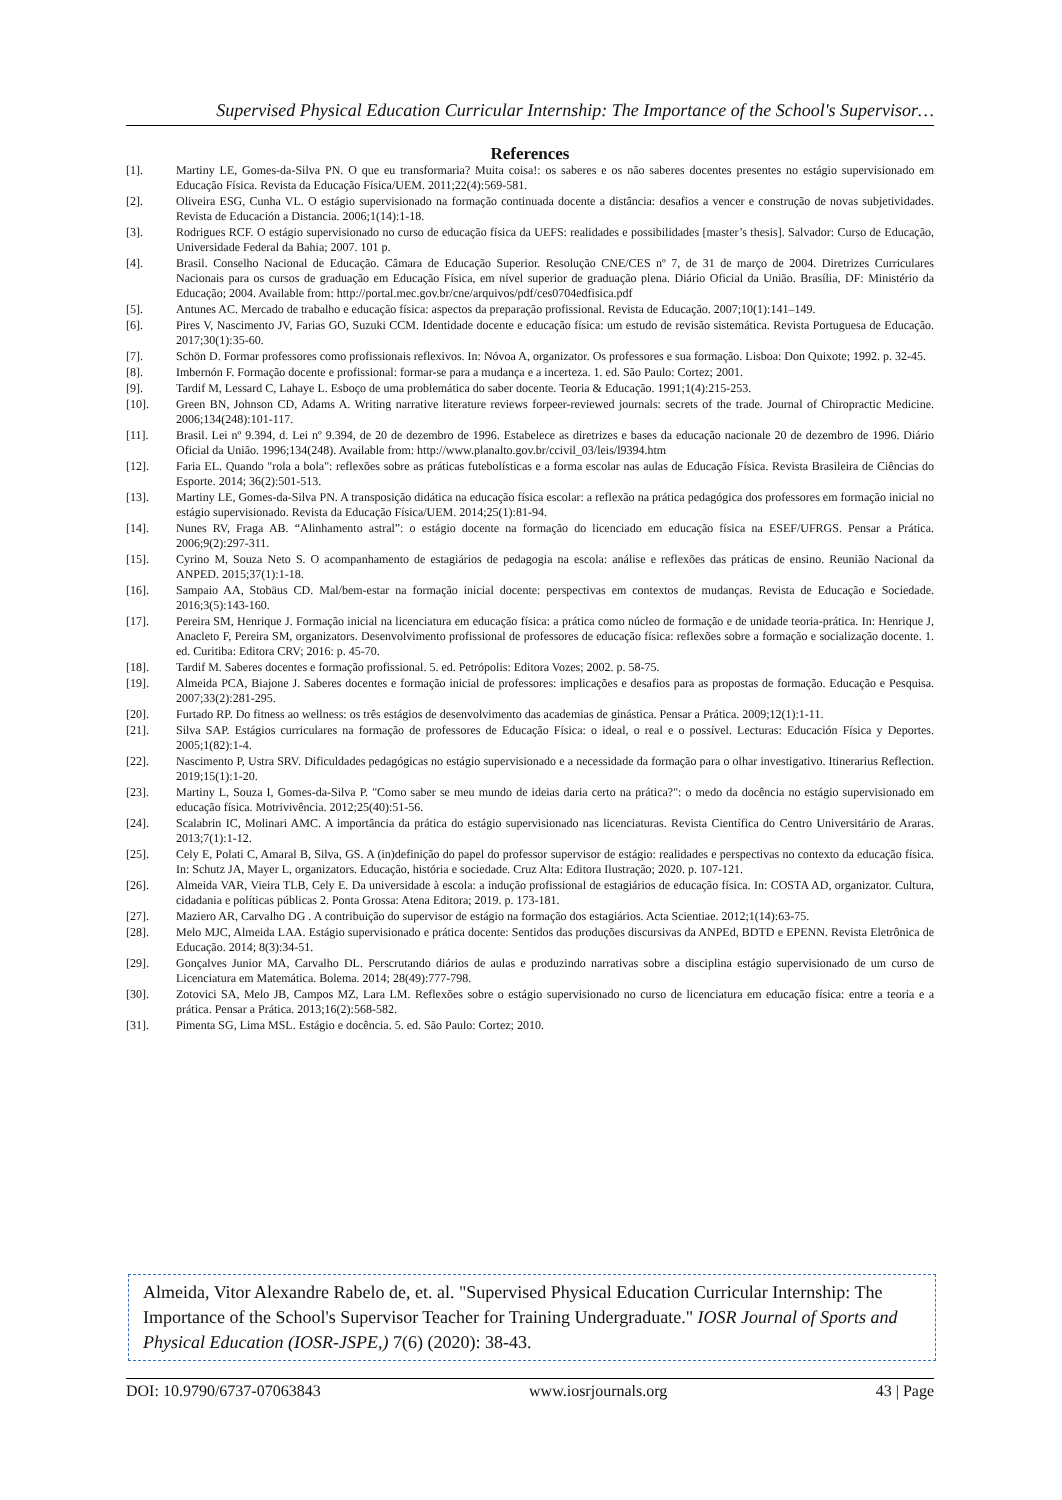Supervised Physical Education Curricular Internship: The Importance of the School's Supervisor…
References
[1]. Martiny LE, Gomes-da-Silva PN. O que eu transformaria? Muita coisa!: os saberes e os não saberes docentes presentes no estágio supervisionado em Educação Física. Revista da Educação Física/UEM. 2011;22(4):569-581.
[2]. Oliveira ESG, Cunha VL. O estágio supervisionado na formação continuada docente a distância: desafios a vencer e construção de novas subjetividades. Revista de Educación a Distancia. 2006;1(14):1-18.
[3]. Rodrigues RCF. O estágio supervisionado no curso de educação física da UEFS: realidades e possibilidades [master’s thesis]. Salvador: Curso de Educação, Universidade Federal da Bahia; 2007. 101 p.
[4]. Brasil. Conselho Nacional de Educação. Câmara de Educação Superior. Resolução CNE/CES nº 7, de 31 de março de 2004. Diretrizes Curriculares Nacionais para os cursos de graduação em Educação Física, em nível superior de graduação plena. Diário Oficial da União. Brasília, DF: Ministério da Educação; 2004. Available from: http://portal.mec.gov.br/cne/arquivos/pdf/ces0704edfisica.pdf
[5]. Antunes AC. Mercado de trabalho e educação física: aspectos da preparação profissional. Revista de Educação. 2007;10(1):141–149.
[6]. Pires V, Nascimento JV, Farias GO, Suzuki CCM. Identidade docente e educação física: um estudo de revisão sistemática. Revista Portuguesa de Educação. 2017;30(1):35-60.
[7]. Schön D. Formar professores como profissionais reflexivos. In: Nóvoa A, organizator. Os professores e sua formação. Lisboa: Don Quixote; 1992. p. 32-45.
[8]. Imbernón F. Formação docente e profissional: formar-se para a mudança e a incerteza. 1. ed. São Paulo: Cortez; 2001.
[9]. Tardif M, Lessard C, Lahaye L. Esboço de uma problemática do saber docente. Teoria & Educação. 1991;1(4):215-253.
[10]. Green BN, Johnson CD, Adams A. Writing narrative literature reviews forpeer-reviewed journals: secrets of the trade. Journal of Chiropractic Medicine. 2006;134(248):101-117.
[11]. Brasil. Lei nº 9.394, d. Lei nº 9.394, de 20 de dezembro de 1996. Estabelece as diretrizes e bases da educação nacionale 20 de dezembro de 1996. Diário Oficial da União. 1996;134(248). Available from: http://www.planalto.gov.br/ccivil_03/leis/l9394.htm
[12]. Faria EL. Quando "rola a bola": reflexões sobre as práticas futebolísticas e a forma escolar nas aulas de Educação Física. Revista Brasileira de Ciências do Esporte. 2014; 36(2):501-513.
[13]. Martiny LE, Gomes-da-Silva PN. A transposição didática na educação física escolar: a reflexão na prática pedagógica dos professores em formação inicial no estágio supervisionado. Revista da Educação Física/UEM. 2014;25(1):81-94.
[14]. Nunes RV, Fraga AB. “Alinhamento astral”: o estágio docente na formação do licenciado em educação física na ESEF/UFRGS. Pensar a Prática. 2006;9(2):297-311.
[15]. Cyrino M, Souza Neto S. O acompanhamento de estagiários de pedagogia na escola: análise e reflexões das práticas de ensino. Reunião Nacional da ANPED. 2015;37(1):1-18.
[16]. Sampaio AA, Stobäus CD. Mal/bem-estar na formação inicial docente: perspectivas em contextos de mudanças. Revista de Educação e Sociedade. 2016;3(5):143-160.
[17]. Pereira SM, Henrique J. Formação inicial na licenciatura em educação física: a prática como núcleo de formação e de unidade teoria-prática. In: Henrique J, Anacleto F, Pereira SM, organizators. Desenvolvimento profissional de professores de educação física: reflexões sobre a formação e socialização docente. 1. ed. Curitiba: Editora CRV; 2016: p. 45-70.
[18]. Tardif M. Saberes docentes e formação profissional. 5. ed. Petrópolis: Editora Vozes; 2002. p. 58-75.
[19]. Almeida PCA, Biajone J. Saberes docentes e formação inicial de professores: implicações e desafios para as propostas de formação. Educação e Pesquisa. 2007;33(2):281-295.
[20]. Furtado RP. Do fitness ao wellness: os três estágios de desenvolvimento das academias de ginástica. Pensar a Prática. 2009;12(1):1-11.
[21]. Silva SAP. Estágios curriculares na formação de professores de Educação Física: o ideal, o real e o possível. Lecturas: Educación Física y Deportes. 2005;1(82):1-4.
[22]. Nascimento P, Ustra SRV. Dificuldades pedagógicas no estágio supervisionado e a necessidade da formação para o olhar investigativo. Itinerarius Reflection. 2019;15(1):1-20.
[23]. Martiny L, Souza I, Gomes-da-Silva P. "Como saber se meu mundo de ideias daria certo na prática?": o medo da docência no estágio supervisionado em educação física. Motrivivência. 2012;25(40):51-56.
[24]. Scalabrin IC, Molinari AMC. A importância da prática do estágio supervisionado nas licenciaturas. Revista Científica do Centro Universitário de Araras. 2013;7(1):1-12.
[25]. Cely E, Polati C, Amaral B, Silva, GS. A (in)definição do papel do professor supervisor de estágio: realidades e perspectivas no contexto da educação física. In: Schutz JA, Mayer L, organizators. Educação, história e sociedade. Cruz Alta: Editora Ilustração; 2020. p. 107-121.
[26]. Almeida VAR, Vieira TLB, Cely E. Da universidade à escola: a indução profissional de estagiários de educação física. In: COSTA AD, organizator. Cultura, cidadania e políticas públicas 2. Ponta Grossa: Atena Editora; 2019. p. 173-181.
[27]. Maziero AR, Carvalho DG . A contribuição do supervisor de estágio na formação dos estagiários. Acta Scientiae. 2012;1(14):63-75.
[28]. Melo MJC, Almeida LAA. Estágio supervisionado e prática docente: Sentidos das produções discursivas da ANPEd, BDTD e EPENN. Revista Eletrônica de Educação. 2014; 8(3):34-51.
[29]. Gonçalves Junior MA, Carvalho DL. Perscrutando diários de aulas e produzindo narrativas sobre a disciplina estágio supervisionado de um curso de Licenciatura em Matemática. Bolema. 2014; 28(49):777-798.
[30]. Zotovici SA, Melo JB, Campos MZ, Lara LM. Reflexões sobre o estágio supervisionado no curso de licenciatura em educação física: entre a teoria e a prática. Pensar a Prática. 2013;16(2):568-582.
[31]. Pimenta SG, Lima MSL. Estágio e docência. 5. ed. São Paulo: Cortez; 2010.
Almeida, Vitor Alexandre Rabelo de, et. al. "Supervised Physical Education Curricular Internship: The Importance of the School's Supervisor Teacher for Training Undergraduate." IOSR Journal of Sports and Physical Education (IOSR-JSPE,) 7(6) (2020): 38-43.
DOI: 10.9790/6737-07063843 www.iosrjournals.org 43 | Page